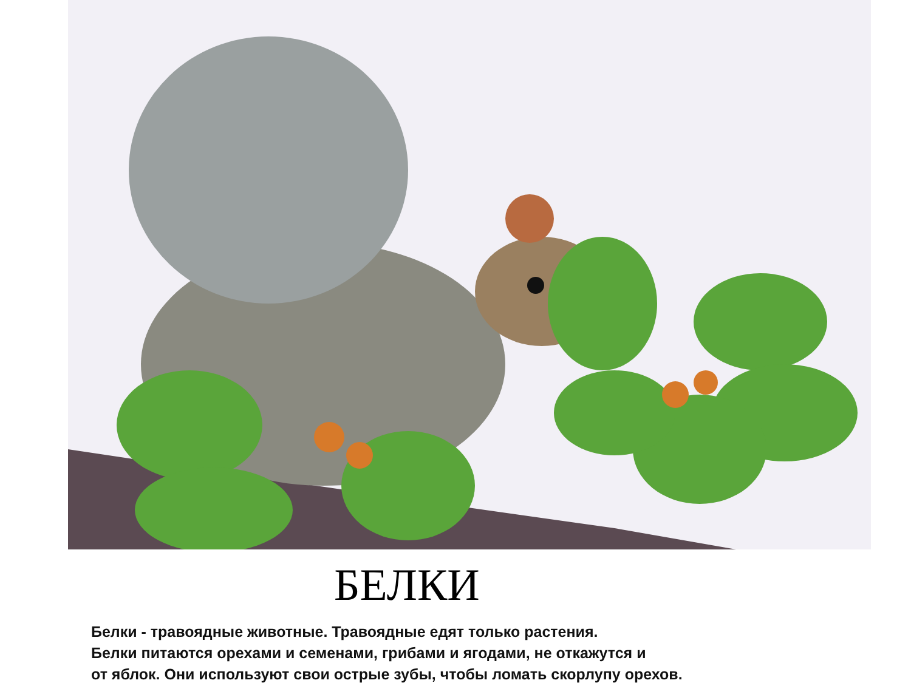БЕЛКИ
Белки - травоядные животные. Травоядные едят только растения.
Белки питаются орехами и семенами, грибами и ягодами, не откажутся и
от яблок. Они используют свои острые зубы, чтобы ломать скорлупу орехов.